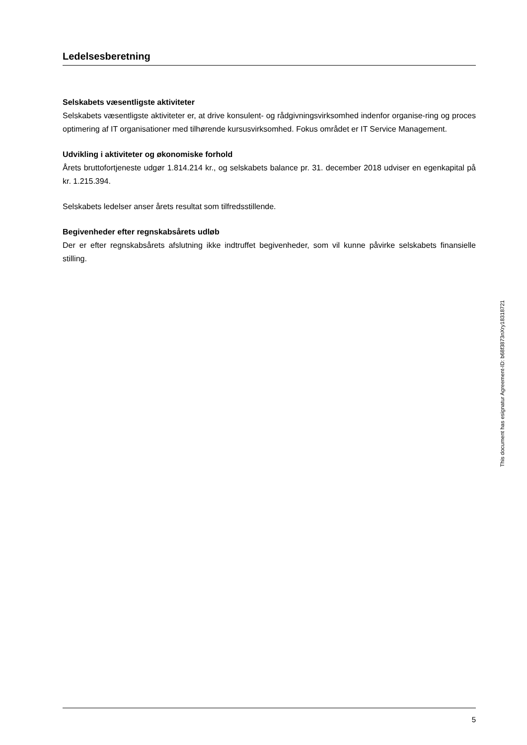Ledelsesberetning
Selskabets væsentligste aktiviteter
Selskabets væsentligste aktiviteter er, at drive konsulent- og rådgivningsvirksomhed indenfor organise-ring og proces optimering af IT organisationer med tilhørende kursusvirksomhed. Fokus området er IT Service Management.
Udvikling i aktiviteter og økonomiske forhold
Årets bruttofortjeneste udgør 1.814.214 kr., og selskabets balance pr. 31. december 2018 udviser en egenkapital på kr. 1.215.394.
Selskabets ledelser anser årets resultat som tilfredsstillende.
Begivenheder efter regnskabsårets udløb
Der er efter regnskabsårets afslutning ikke indtruffet begivenheder, som vil kunne påvirke selskabets finansielle stilling.
This document has esignatur Agreement-ID: b68f3873nXry18318721
5